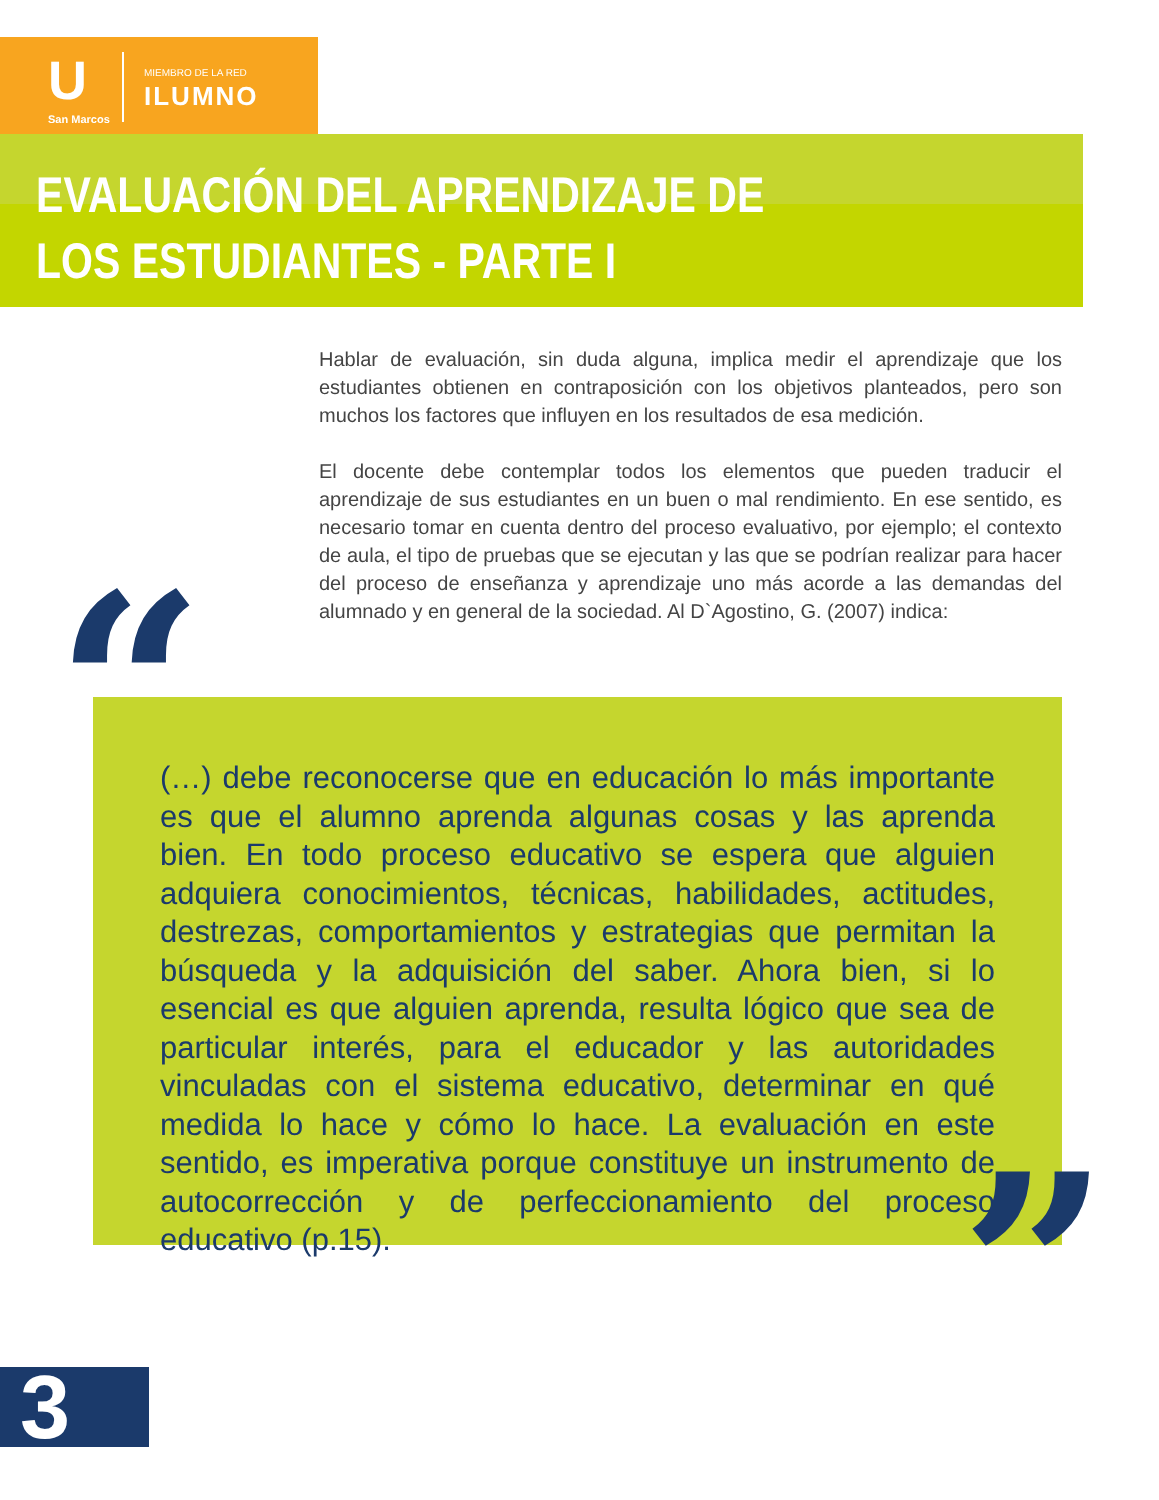U
San Marcos
MIEMBRO DE LA RED
ILUMNO
EVALUACIÓN DEL APRENDIZAJE DE
LOS ESTUDIANTES - PARTE I
Hablar de evaluación, sin duda alguna, implica medir el aprendizaje que los estudiantes obtienen en contraposición con los objetivos planteados, pero son muchos los factores que influyen en los resultados de esa medición.
El docente debe contemplar todos los elementos que pueden traducir el aprendizaje de sus estudiantes en un buen o mal rendimiento. En ese sentido, es necesario tomar en cuenta dentro del proceso evaluativo, por ejemplo; el contexto de aula, el tipo de pruebas que se ejecutan y las que se podrían realizar para hacer del proceso de enseñanza y aprendizaje uno más acorde a las demandas del alumnado y en general de la sociedad. Al D`Agostino, G. (2007) indica:
(…) debe reconocerse que en educación lo más importante es que el alumno aprenda algunas cosas y las aprenda bien. En todo proceso educativo se espera que alguien adquiera conocimientos, técnicas, habilidades, actitudes, destrezas, comportamientos y estrategias que permitan la búsqueda y la adquisición del saber. Ahora bien, si lo esencial es que alguien aprenda, resulta lógico que sea de particular interés, para el educador y las autoridades vinculadas con el sistema educativo, determinar en qué medida lo hace y cómo lo hace. La evaluación en este sentido, es imperativa porque constituye un instrumento de autocorrección y de perfeccionamiento del proceso educativo (p.15).
“
”
3